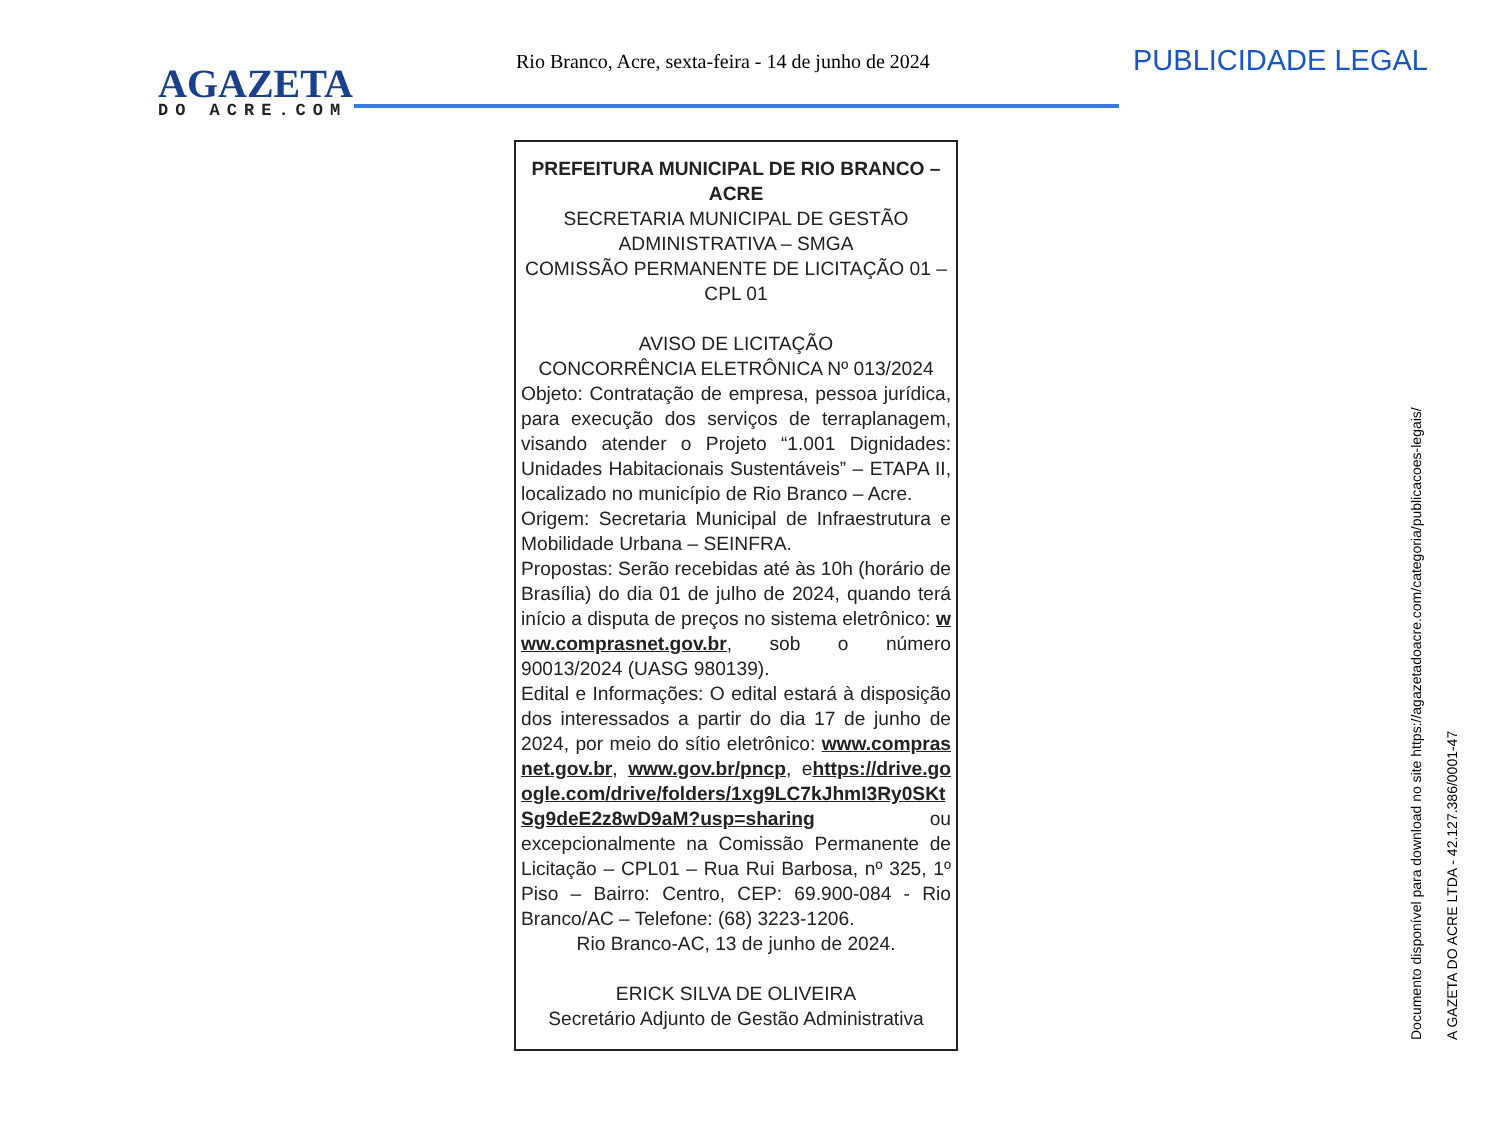AGAZETA
DO ACRE.COM
Rio Branco, Acre, sexta-feira - 14 de junho de 2024
PUBLICIDADE LEGAL
PREFEITURA MUNICIPAL DE RIO BRANCO – ACRE
SECRETARIA MUNICIPAL DE GESTÃO ADMINISTRATIVA – SMGA
COMISSÃO PERMANENTE DE LICITAÇÃO 01 – CPL 01
AVISO DE LICITAÇÃO
CONCORRÊNCIA ELETRÔNICA Nº 013/2024
Objeto: Contratação de empresa, pessoa jurídica, para execução dos serviços de terraplanagem, visando atender o Projeto “1.001 Dignidades: Unidades Habitacionais Sustentáveis” – ETAPA II, localizado no município de Rio Branco – Acre.
Origem: Secretaria Municipal de Infraestrutura e Mobilidade Urbana – SEINFRA.
Propostas: Serão recebidas até às 10h (horário de Brasília) do dia 01 de julho de 2024, quando terá início a disputa de preços no sistema eletrônico: www.comprasnet.gov.br, sob o número 90013/2024 (UASG 980139).
Edital e Informações: O edital estará à disposição dos interessados a partir do dia 17 de junho de 2024, por meio do sítio eletrônico: www.comprasnet.gov.br, www.gov.br/pncp, ehttps://drive.google.com/drive/folders/1xg9LC7kJhmI3Ry0SKtSg9deE2z8wD9aM?usp=sharing ou excepcionalmente na Comissão Permanente de Licitação – CPL01 – Rua Rui Barbosa, nº 325, 1º Piso – Bairro: Centro, CEP: 69.900-084 - Rio Branco/AC – Telefone: (68) 3223-1206.
Rio Branco-AC, 13 de junho de 2024.
ERICK SILVA DE OLIVEIRA
Secretário Adjunto de Gestão Administrativa
Documento disponível para download no site https://agazetadoacre.com/categoria/publicacoes-legais/ A GAZETA DO ACRE LTDA - 42.127.386/0001-47